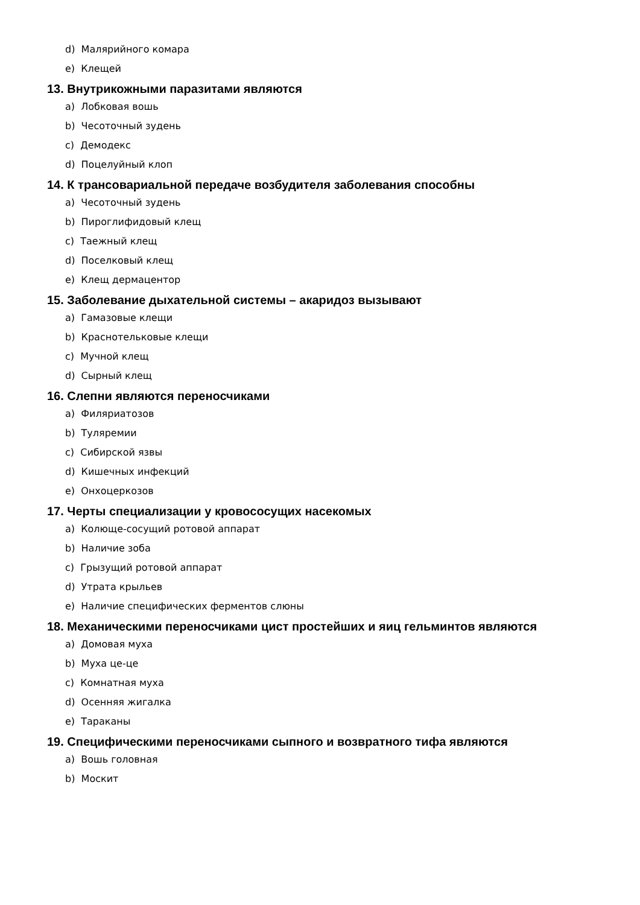d) Малярийного комара
e) Клещей
13. Внутрикожными паразитами являются
a) Лобковая вошь
b) Чесоточный зудень
c) Демодекс
d) Поцелуйный клоп
14. К трансовариальной передаче возбудителя заболевания способны
a) Чесоточный зудень
b) Пироглифидовый клещ
c) Таежный клещ
d) Поселковый клещ
e) Клещ дермацентор
15. Заболевание дыхательной системы – акаридоз вызывают
a) Гамазовые клещи
b) Краснотельковые клещи
c) Мучной клещ
d) Сырный клещ
16. Слепни являются переносчиками
a) Филяриатозов
b) Туляремии
c) Сибирской язвы
d) Кишечных инфекций
e) Онхоцеркозов
17. Черты специализации у кровососущих насекомых
a) Колюще-сосущий ротовой аппарат
b) Наличие зоба
c) Грызущий ротовой аппарат
d) Утрата крыльев
e) Наличие специфических ферментов слюны
18. Механическими переносчиками цист простейших и яиц гельминтов являются
a) Домовая муха
b) Муха це-це
c) Комнатная муха
d) Осенняя жигалка
e) Тараканы
19. Специфическими переносчиками сыпного и возвратного тифа являются
a) Вошь головная
b) Москит